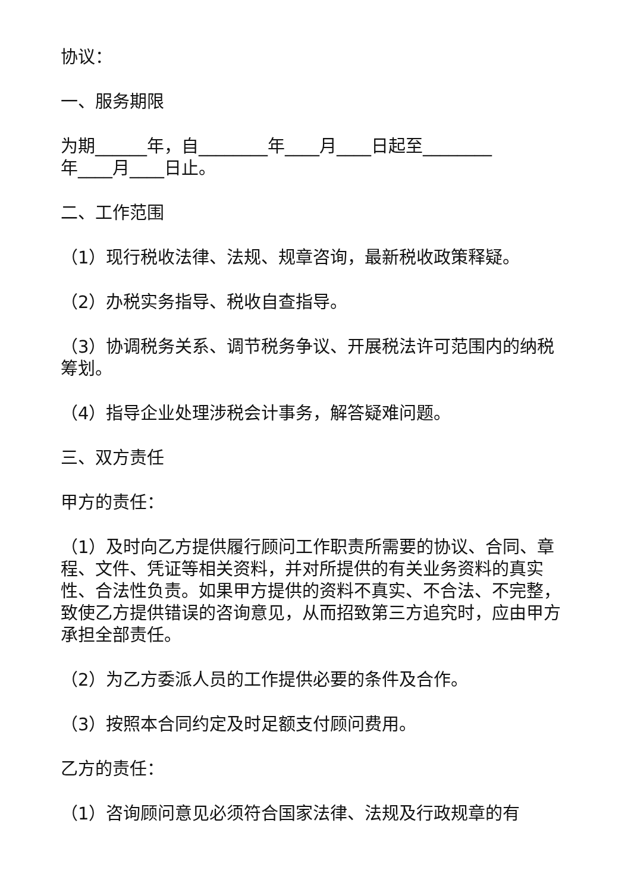协议：
一、服务期限
为期______年，自________年____月____日起至________
年____月____日止。
二、工作范围
（1）现行税收法律、法规、规章咨询，最新税收政策释疑。
（2）办税实务指导、税收自查指导。
（3）协调税务关系、调节税务争议、开展税法许可范围内的纳税筹划。
（4）指导企业处理涉税会计事务，解答疑难问题。
三、双方责任
甲方的责任：
（1）及时向乙方提供履行顾问工作职责所需要的协议、合同、章程、文件、凭证等相关资料，并对所提供的有关业务资料的真实性、合法性负责。如果甲方提供的资料不真实、不合法、不完整，致使乙方提供错误的咨询意见，从而招致第三方追究时，应由甲方承担全部责任。
（2）为乙方委派人员的工作提供必要的条件及合作。
（3）按照本合同约定及时足额支付顾问费用。
乙方的责任：
（1）咨询顾问意见必须符合国家法律、法规及行政规章的有